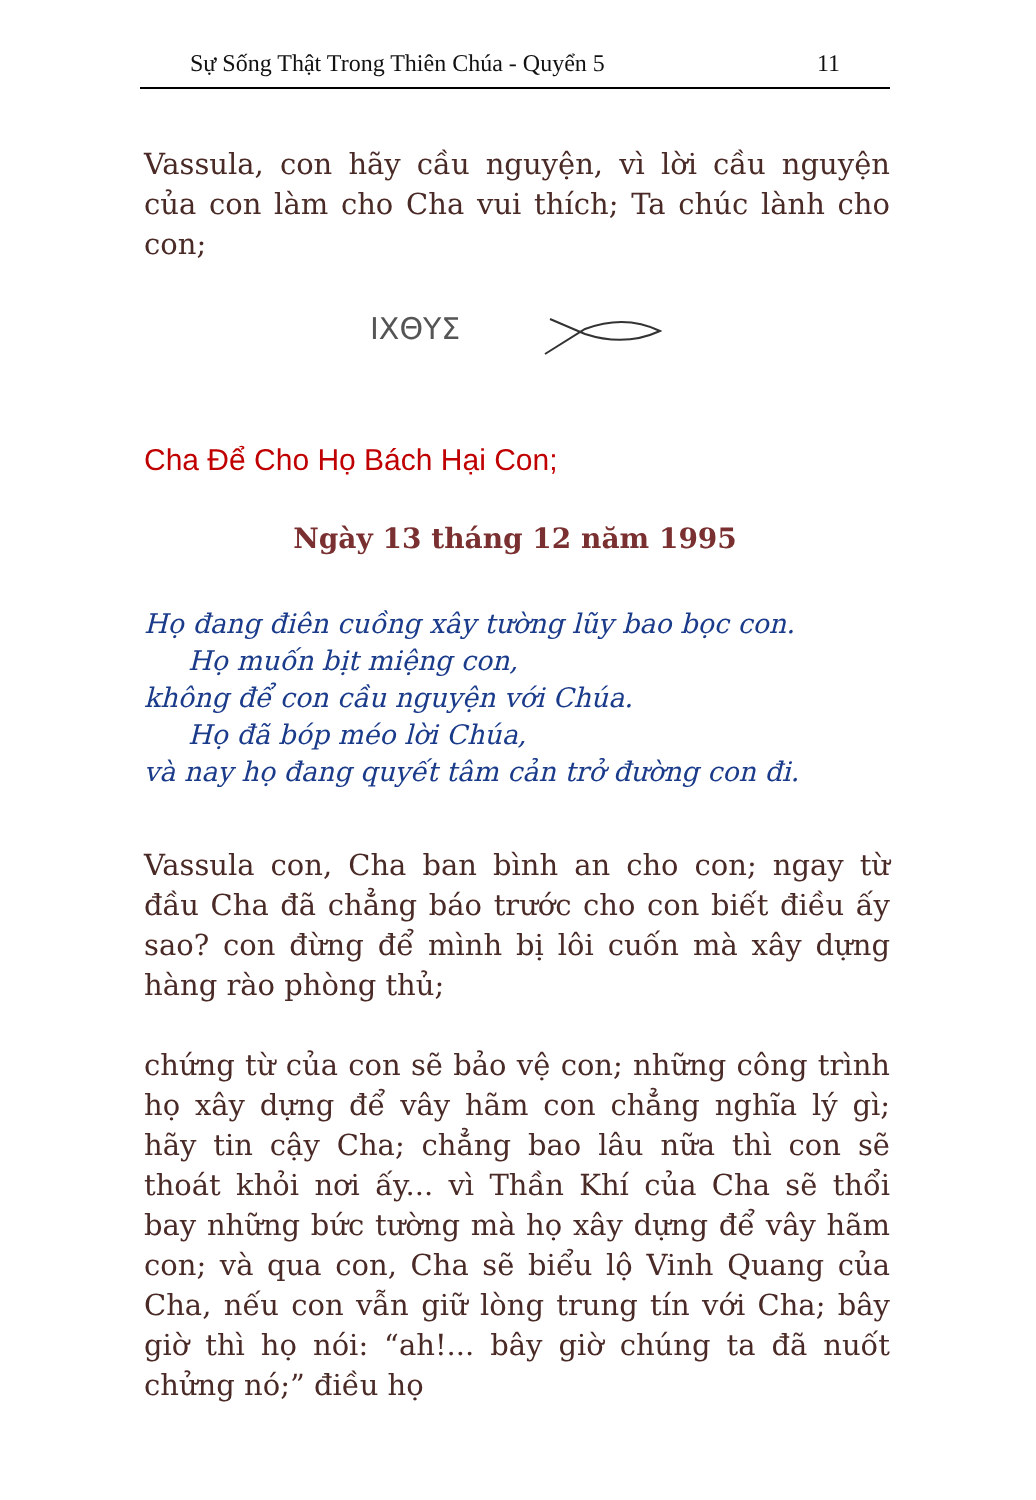Sự Sống Thật Trong Thiên Chúa - Quyển 5 11
Vassula, con hãy cầu nguyện, vì lời cầu nguyện của con làm cho Cha vui thích; Ta chúc lành cho con;
ΙΧΘΥΣ
Cha Để Cho Họ Bách Hại Con;
Ngày 13 tháng 12 năm 1995
Họ đang điên cuồng xây tường lũy bao bọc con.
Họ muốn bịt miệng con,
không để con cầu nguyện với Chúa.
Họ đã bóp méo lời Chúa,
và nay họ đang quyết tâm cản trở đường con đi.
Vassula con, Cha ban bình an cho con; ngay từ đầu Cha đã chẳng báo trước cho con biết điều ấy sao? con đừng để mình bị lôi cuốn mà xây dựng hàng rào phòng thủ;
chứng từ của con sẽ bảo vệ con; những công trình họ xây dựng để vây hãm con chẳng nghĩa lý gì; hãy tin cậy Cha; chẳng bao lâu nữa thì con sẽ thoát khỏi nơi ấy... vì Thần Khí của Cha sẽ thổi bay những bức tường mà họ xây dựng để vây hãm con; và qua con, Cha sẽ biểu lộ Vinh Quang của Cha, nếu con vẫn giữ lòng trung tín với Cha; bây giờ thì họ nói: “ah!... bây giờ chúng ta đã nuốt chửng nó;” điều họ